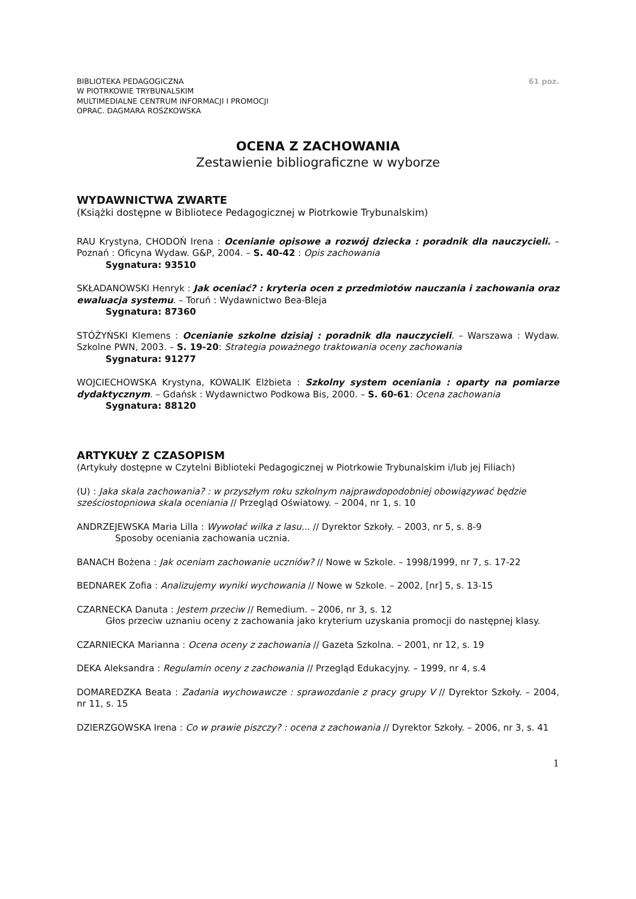BIBLIOTEKA PEDAGOGICZNA
W PIOTRKOWIE TRYBUNALSKIM
MULTIMEDIALNE CENTRUM INFORMACJI I PROMOCJI
OPRAC. DAGMARA ROSZKOWSKA
61 poz.
OCENA Z ZACHOWANIA
Zestawienie bibliograficzne w wyborze
WYDAWNICTWA ZWARTE
(Książki dostępne w Bibliotece Pedagogicznej w Piotrkowie Trybunalskim)
RAU Krystyna, CHODOŃ Irena : Ocenianie opisowe a rozwój dziecka : poradnik dla nauczycieli. – Poznań : Oficyna Wydaw. G&P, 2004. – S. 40-42 : Opis zachowania
Sygnatura: 93510
SKŁADANOWSKI Henryk : Jak oceniać? : kryteria ocen z przedmiotów nauczania i zachowania oraz ewaluacja systemu. – Toruń : Wydawnictwo Bea-Bleja
Sygnatura: 87360
STÓŻYŃSKI Klemens : Ocenianie szkolne dzisiaj : poradnik dla nauczycieli. – Warszawa : Wydaw. Szkolne PWN, 2003. – S. 19-20: Strategia poważnego traktowania oceny zachowania
Sygnatura: 91277
WOJCIECHOWSKA Krystyna, KOWALIK Elżbieta : Szkolny system oceniania : oparty na pomiarze dydaktycznym. – Gdańsk : Wydawnictwo Podkowa Bis, 2000. – S. 60-61: Ocena zachowania
Sygnatura: 88120
ARTYKUŁY Z CZASOPISM
(Artykuły dostępne w Czytelni Biblioteki Pedagogicznej w Piotrkowie Trybunalskim i/lub jej Filiach)
(U) : Jaka skala zachowania? : w przyszłym roku szkolnym najprawdopodobniej obowiązywać będzie sześciostopniowa skala oceniania // Przegląd Oświatowy. – 2004, nr 1, s. 10
ANDRZEJEWSKA Maria Lilla : Wywołać wilka z lasu... // Dyrektor Szkoły. – 2003, nr 5, s. 8-9
Sposoby oceniania zachowania ucznia.
BANACH Bożena : Jak oceniam zachowanie uczniów? // Nowe w Szkole. – 1998/1999, nr 7, s. 17-22
BEDNAREK Zofia : Analizujemy wyniki wychowania // Nowe w Szkole. – 2002, [nr] 5, s. 13-15
CZARNECKA Danuta : Jestem przeciw // Remedium. – 2006, nr 3, s. 12
Głos przeciw uznaniu oceny z zachowania jako kryterium uzyskania promocji do następnej klasy.
CZARNIECKA Marianna : Ocena oceny z zachowania // Gazeta Szkolna. – 2001, nr 12, s. 19
DEKA Aleksandra : Regulamin oceny z zachowania // Przegląd Edukacyjny. – 1999, nr 4, s.4
DOMAREDZKA Beata : Zadania wychowawcze : sprawozdanie z pracy grupy V // Dyrektor Szkoły. – 2004, nr 11, s. 15
DZIERZGOWSKA Irena : Co w prawie piszczy? : ocena z zachowania // Dyrektor Szkoły. – 2006, nr 3, s. 41
1